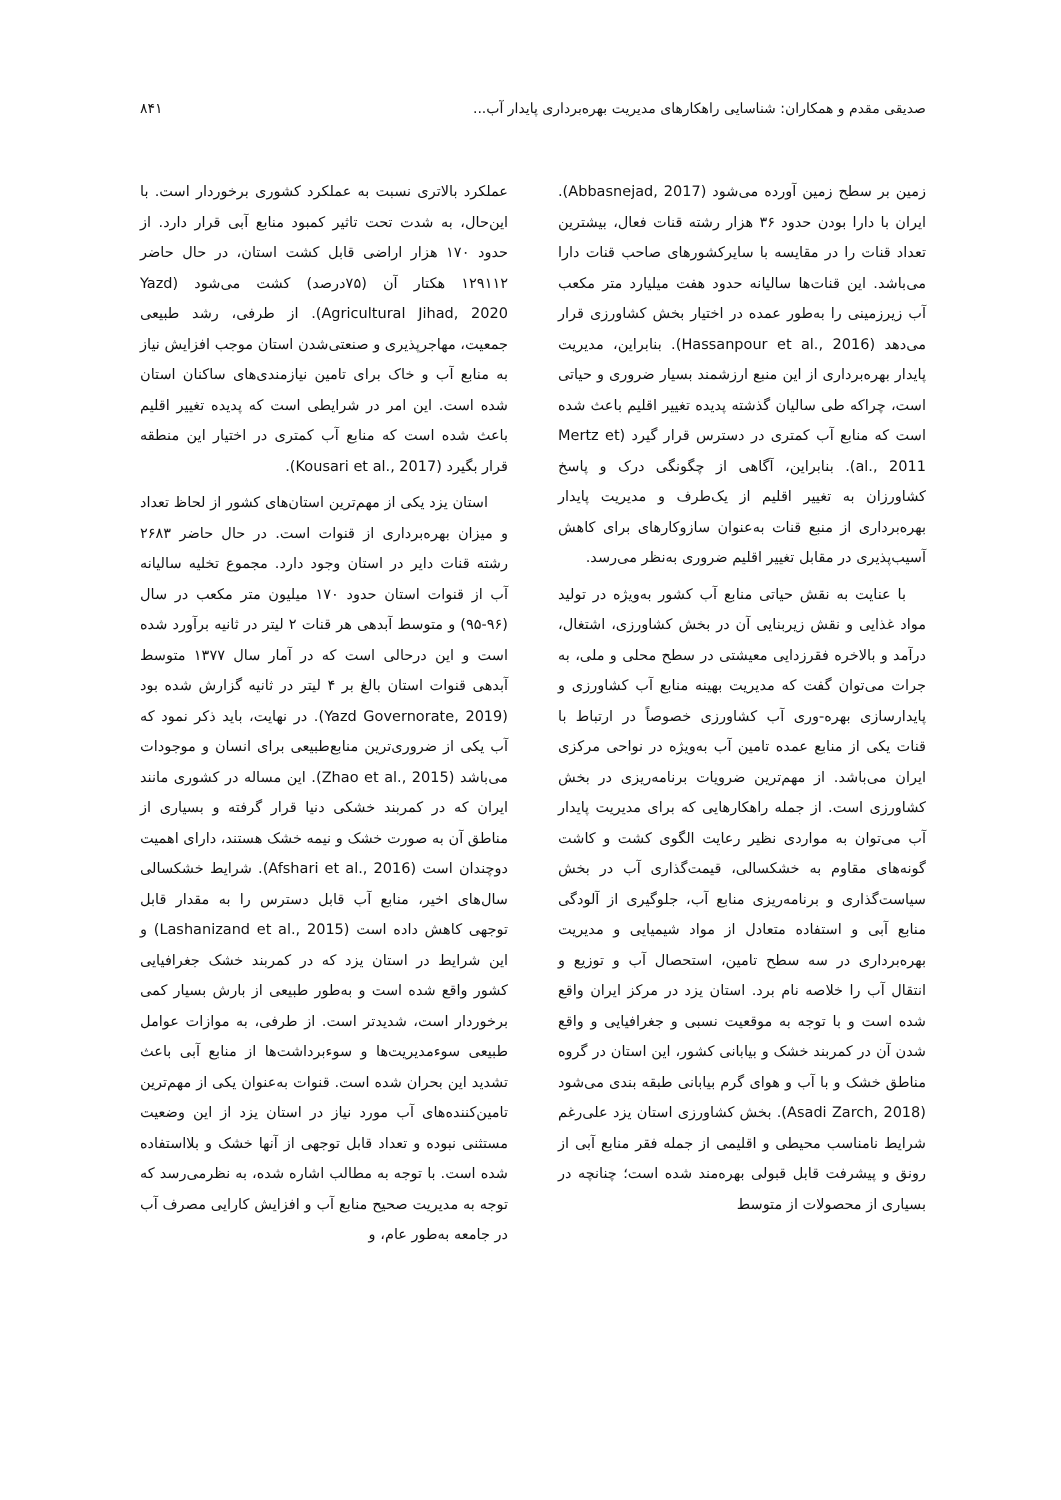صدیقی مقدم و همکاران: شناسایی راهکارهای مدیریت بهره‌برداری پایدار آب... ۸۴۱
زمین بر سطح زمین آورده می‌شود (Abbasnejad, 2017). ایران با دارا بودن حدود ۳۶ هزار رشته قنات فعال، بیشترین تعداد قنات را در مقایسه با سایرکشورهای صاحب قنات دارا می‌باشد. این قنات‌ها سالیانه حدود هفت میلیارد متر مکعب آب زیرزمینی را به‌طور عمده در اختیار بخش کشاورزی قرار می‌دهد (Hassanpour et al., 2016). بنابراین، مدیریت پایدار بهره‌برداری از این منبع ارزشمند بسیار ضروری و حیاتی است، چراکه طی سالیان گذشته پدیده تغییر اقلیم باعث شده است که منابع آب کمتری در دسترس قرار گیرد (Mertz et al., 2011). بنابراین، آگاهی از چگونگی درک و پاسخ کشاورزان به تغییر اقلیم از یک‌طرف و مدیریت پایدار بهره‌برداری از منبع قنات به‌عنوان سازوکارهای برای کاهش آسیب‌پذیری در مقابل تغییر اقلیم ضروری به‌نظر می‌رسد.
با عنایت به نقش حیاتی منابع آب کشور به‌ویژه در تولید مواد غذایی و نقش زیربنایی آن در بخش کشاورزی، اشتغال، درآمد و بالاخره فقرزدایی معیشتی در سطح محلی و ملی، به جرات می‌توان گفت که مدیریت بهینه منابع آب کشاورزی و پایدارسازی بهره-وری آب کشاورزی خصوصاً در ارتباط با قنات یکی از منابع عمده تامین آب به‌ویژه در نواحی مرکزی ایران می‌باشد. از مهم‌ترین ضرویات برنامه‌ریزی در بخش کشاورزی است. از جمله راهکارهایی که برای مدیریت پایدار آب می‌توان به مواردی نظیر رعایت الگوی کشت و کاشت گونه‌های مقاوم به خشکسالی، قیمت‌گذاری آب در بخش سیاست‌گذاری و برنامه‌ریزی منابع آب، جلوگیری از آلودگی منابع آبی و استفاده متعادل از مواد شیمیایی و مدیریت بهره‌برداری در سه سطح تامین، استحصال آب و توزیع و انتقال آب را خلاصه نام برد. استان یزد در مرکز ایران واقع شده است و با توجه به موقعیت نسبی و جغرافیایی و واقع شدن آن در کمربند خشک و بیابانی کشور، این استان در گروه مناطق خشک و با آب و هوای گرم بیابانی طبقه بندی می‌شود (Asadi Zarch, 2018). بخش کشاورزی استان یزد علی‌رغم شرایط نامناسب محیطی و اقلیمی از جمله فقر منابع آبی از رونق و پیشرفت قابل قبولی بهره‌مند شده است؛ چنانچه در بسیاری از محصولات از متوسط
عملکرد بالاتری نسبت به عملکرد کشوری برخوردار است. با این‌حال، به شدت تحت تاثیر کمبود منابع آبی قرار دارد. از حدود ۱۷۰ هزار اراضی قابل کشت استان، در حال حاضر ۱۲۹۱۱۲ هکتار آن (۷۵درصد) کشت می‌شود (Yazd Agricultural Jihad, 2020). از طرفی، رشد طبیعی جمعیت، مهاجرپذیری و صنعتی‌شدن استان موجب افزایش نیاز به منابع آب و خاک برای تامین نیازمندی‌های ساکنان استان شده است. این امر در شرایطی است که پدیده تغییر اقلیم باعث شده است که منابع آب کمتری در اختیار این منطقه قرار بگیرد (Kousari et al., 2017).
استان یزد یکی از مهم‌ترین استان‌های کشور از لحاظ تعداد و میزان بهره‌برداری از قنوات است. در حال حاضر ۲۶۸۳ رشته قنات دایر در استان وجود دارد. مجموع تخلیه سالیانه آب از قنوات استان حدود ۱۷۰ میلیون متر مکعب در سال (۹۶-۹۵) و متوسط آبدهی هر قنات ۲ لیتر در ثانیه برآورد شده است و این درحالی است که در آمار سال ۱۳۷۷ متوسط آبدهی قنوات استان بالغ بر ۴ لیتر در ثانیه گزارش شده بود (Yazd Governorate, 2019). در نهایت، باید ذکر نمود که آب یکی از ضروری‌ترین منابع‌طبیعی برای انسان و موجودات می‌باشد (Zhao et al., 2015). این مساله در کشوری مانند ایران که در کمربند خشکی دنیا قرار گرفته و بسیاری از مناطق آن به صورت خشک و نیمه خشک هستند، دارای اهمیت دوچندان است (Afshari et al., 2016). شرایط خشکسالی سال‌های اخیر، منابع آب قابل دسترس را به مقدار قابل توجهی کاهش داده است (Lashanizand et al., 2015) و این شرایط در استان یزد که در کمربند خشک جغرافیایی کشور واقع شده است و به‌طور طبیعی از بارش بسیار کمی برخوردار است، شدیدتر است. از طرفی، به موازات عوامل طبیعی سوءمدیریت‌ها و سوءبرداشت‌ها از منابع آبی باعث تشدید این بحران شده است. قنوات به‌عنوان یکی از مهم‌ترین تامین‌کننده‌های آب مورد نیاز در استان یزد از این وضعیت مستثنی نبوده و تعداد قابل توجهی از آنها خشک و بلااستفاده شده است. با توجه به مطالب اشاره شده، به نظرمی‌رسد که توجه به مدیریت صحیح منابع آب و افزایش کارایی مصرف آب در جامعه به‌طور عام، و